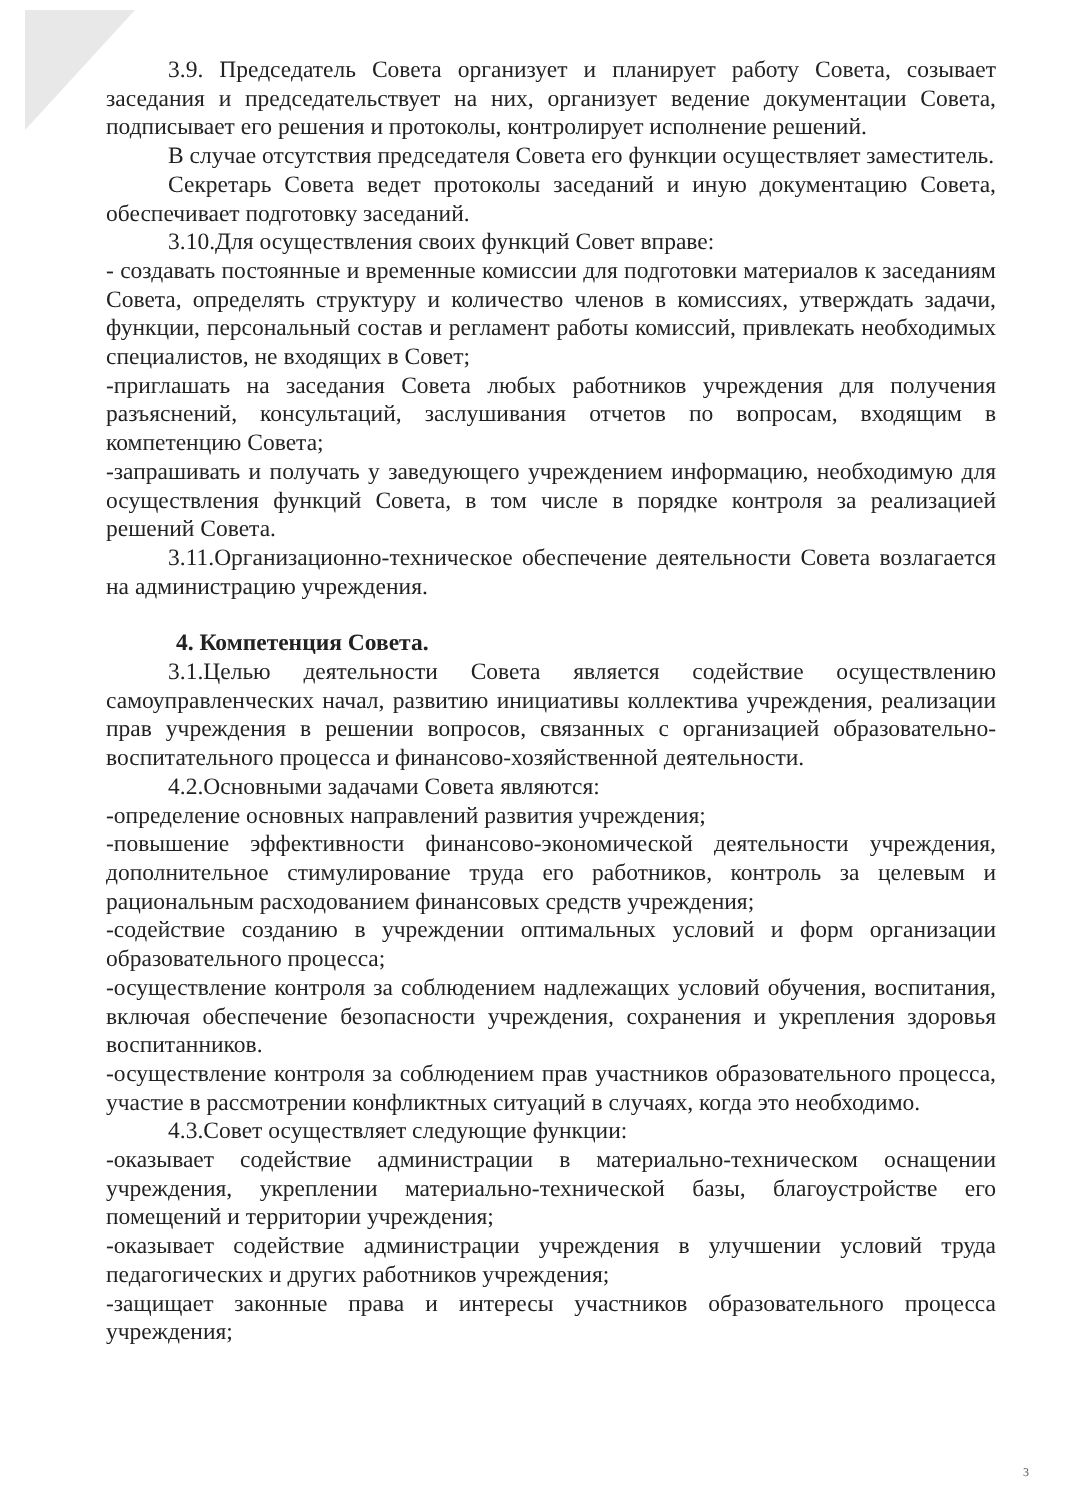3.9. Председатель Совета организует и планирует работу Совета, созывает заседания и председательствует на них, организует ведение документации Совета, подписывает его решения и протоколы, контролирует исполнение решений.
В случае отсутствия председателя Совета его функции осуществляет заместитель.
Секретарь Совета ведет протоколы заседаний и иную документацию Совета, обеспечивает подготовку заседаний.
3.10.Для осуществления своих функций Совет вправе:
- создавать постоянные и временные комиссии для подготовки материалов к заседаниям Совета, определять структуру и количество членов в комиссиях, утверждать задачи, функции, персональный состав и регламент работы комиссий, привлекать необходимых специалистов, не входящих в Совет;
-приглашать на заседания Совета любых работников учреждения для получения разъяснений, консультаций, заслушивания отчетов по вопросам, входящим в компетенцию Совета;
-запрашивать и получать у заведующего учреждением информацию, необходимую для осуществления функций Совета, в том числе в порядке контроля за реализацией решений Совета.
3.11.Организационно-техническое обеспечение деятельности Совета возлагается на администрацию учреждения.
4. Компетенция Совета.
3.1.Целью деятельности Совета является содействие осуществлению самоуправленческих начал, развитию инициативы коллектива учреждения, реализации прав учреждения в решении вопросов, связанных с организацией образовательно-воспитательного процесса и финансово-хозяйственной деятельности.
4.2.Основными задачами Совета являются:
-определение основных направлений развития учреждения;
-повышение эффективности финансово-экономической деятельности учреждения, дополнительное стимулирование труда его работников, контроль за целевым и рациональным расходованием финансовых средств учреждения;
-содействие созданию в учреждении оптимальных условий и форм организации образовательного процесса;
-осуществление контроля за соблюдением надлежащих условий обучения, воспитания, включая обеспечение безопасности учреждения, сохранения и укрепления здоровья воспитанников.
-осуществление контроля за соблюдением прав участников образовательного процесса, участие в рассмотрении конфликтных ситуаций в случаях, когда это необходимо.
4.3.Совет осуществляет следующие функции:
-оказывает содействие администрации в материально-техническом оснащении учреждения, укреплении материально-технической базы, благоустройстве его помещений и территории учреждения;
-оказывает содействие администрации учреждения в улучшении условий труда педагогических и других работников учреждения;
-защищает законные права и интересы участников образовательного процесса учреждения;
3